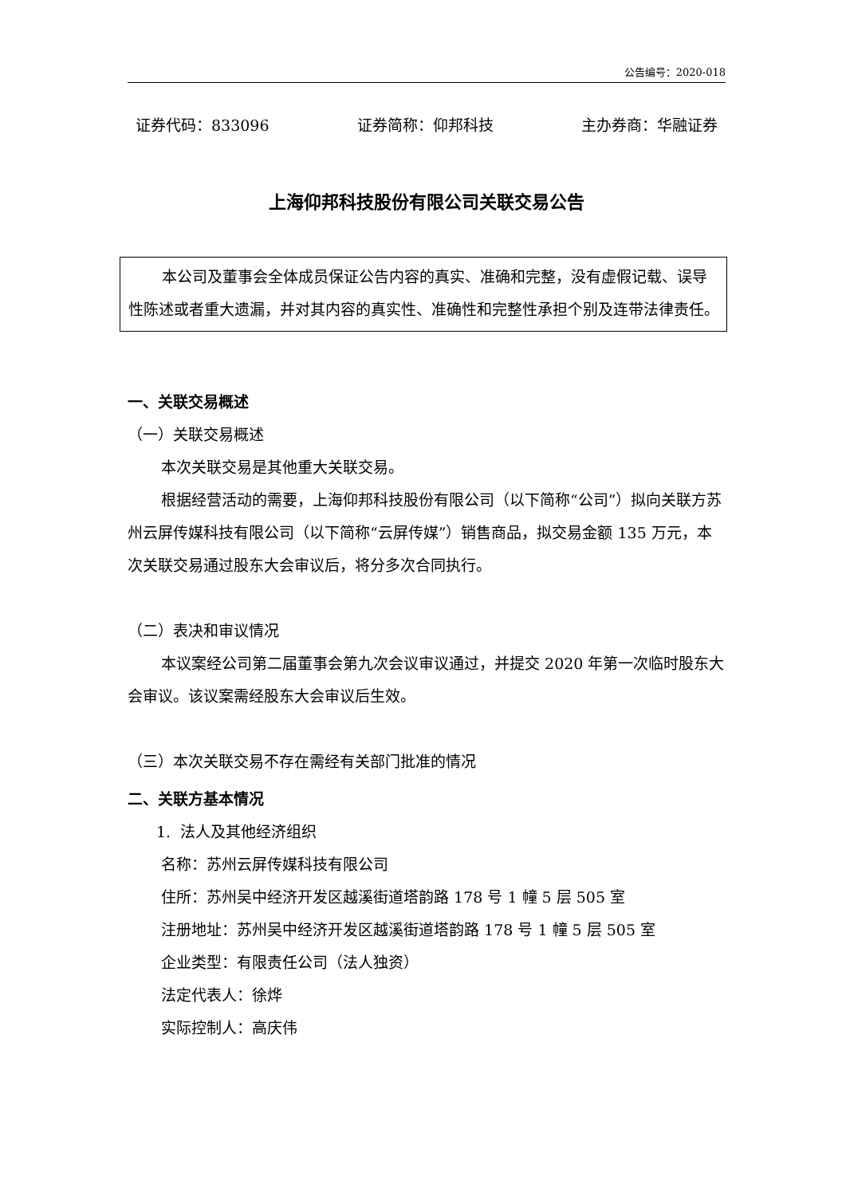公告编号：2020-018
证券代码：833096 证券简称：仰邦科技 主办券商：华融证券
上海仰邦科技股份有限公司关联交易公告
本公司及董事会全体成员保证公告内容的真实、准确和完整，没有虚假记载、误导性陈述或者重大遗漏，并对其内容的真实性、准确性和完整性承担个别及连带法律责任。
一、关联交易概述
（一）关联交易概述
本次关联交易是其他重大关联交易。
根据经营活动的需要，上海仰邦科技股份有限公司（以下简称“公司”）拟向关联方苏州云屏传媒科技有限公司（以下简称“云屏传媒”）销售商品，拟交易金额 135 万元，本次关联交易通过股东大会审议后，将分多次合同执行。
（二）表决和审议情况
本议案经公司第二届董事会第九次会议审议通过，并提交 2020 年第一次临时股东大会审议。该议案需经股东大会审议后生效。
（三）本次关联交易不存在需经有关部门批准的情况
二、关联方基本情况
1. 法人及其他经济组织
名称：苏州云屏传媒科技有限公司
住所：苏州吴中经济开发区越溪街道塔韵路 178 号 1 幢 5 层 505 室
注册地址：苏州吴中经济开发区越溪街道塔韵路 178 号 1 幢 5 层 505 室
企业类型：有限责任公司（法人独资）
法定代表人：徐烨
实际控制人：高庆伟